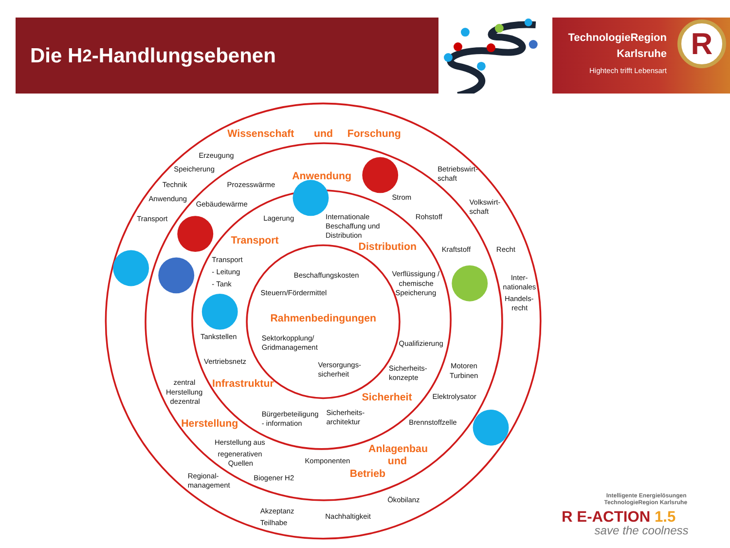Die H<sub>2</sub>-Handlungsebenen
TechnologieRegion
Karlsruhe
Hightech trifft Lebensart
R
Wissenschaft
und
Forschung
Anwendung
Transport
Distribution
Rahmenbedingungen
Infrastruktur
Sicherheit
Herstellung
Anlagenbau
und
Betrieb
Erzeugung
Speicherung
Technik
Prozesswärme
Anwendung
Gebäudewärme
Transport
Lagerung
Internationale
Beschaffung und
Distribution
Betriebswirt-
schaft
Strom
Volkswirt-
schaft
Rohstoff
Kraftstoff
Recht
Transport
- Leitung
- Tank
Beschaffungskosten
Steuern/Fördermittel
Verflüssigung /
chemische
Speicherung
Inter-
nationales
Handels-
recht
Tankstellen
Sektorkopplung/
Gridmanagement
Qualifizierung
Vertriebsnetz
Versorgungs-
sicherheit
Sicherheits-
konzepte
Motoren
Turbinen
zentral
Herstellung
dezentral
Elektrolysator
Bürgerbeteiligung
- information
Sicherheits-
architektur
Brennstoffzelle
Herstellung aus
regenerativen
Quellen
Komponenten
Regional-
management
Biogener H2
Ökobilanz
Akzeptanz
Nachhaltigkeit
Teilhabe
Intelligente Energielösungen
TechnologieRegion Karlsruhe
R E-ACTION 1.5
save the coolness